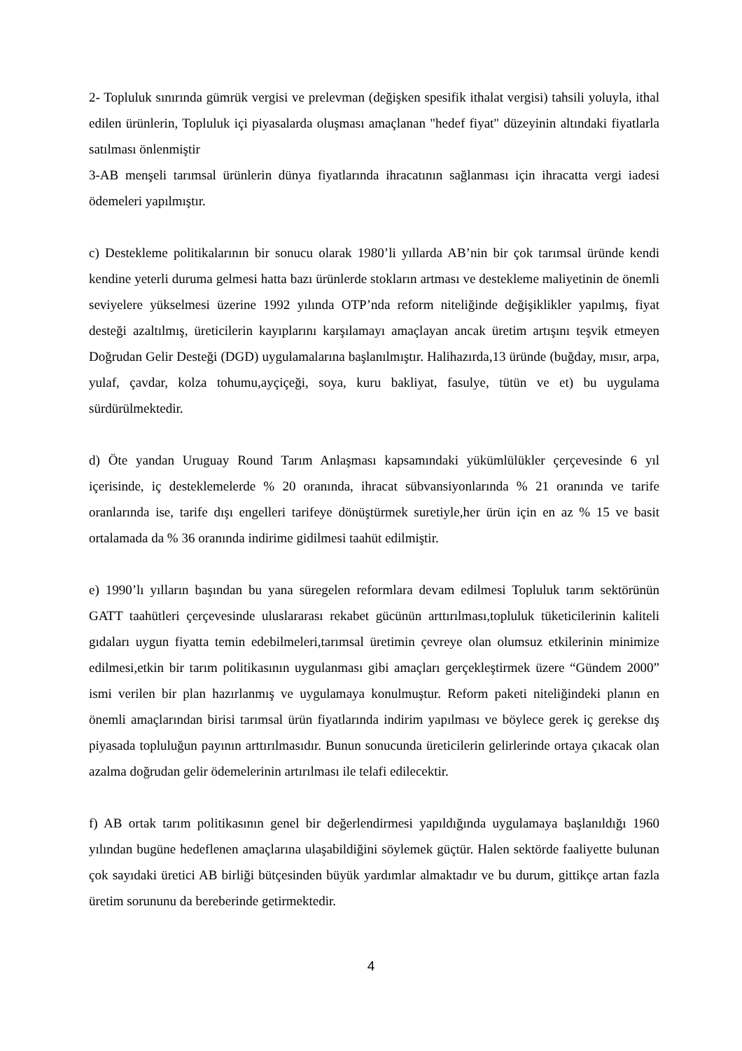2- Topluluk sınırında gümrük vergisi ve prelevman (değişken spesifik ithalat vergisi) tahsili yoluyla, ithal edilen ürünlerin, Topluluk içi piyasalarda oluşması amaçlanan "hedef fiyat" düzeyinin altındaki fiyatlarla satılması önlenmiştir
3-AB menşeli tarımsal ürünlerin dünya fiyatlarında ihracatının sağlanması için ihracatta vergi iadesi ödemeleri yapılmıştır.
c) Destekleme politikalarının bir sonucu olarak 1980’li yıllarda AB’nin bir çok tarımsal üründe kendi kendine yeterli duruma gelmesi hatta bazı ürünlerde stokların artması ve destekleme maliyetinin de önemli seviyelere yükselmesi üzerine 1992 yılında OTP’nda reform niteliğinde değişiklikler yapılmış, fiyat desteği azaltılmış, üreticilerin kayıplarını karşılamayı amaçlayan ancak üretim artışını teşvik etmeyen Doğrudan Gelir Desteği (DGD) uygulamalarına başlanılmıştır. Halihazırda,13 üründe (buğday, mısır, arpa, yulaf, çavdar, kolza tohumu,ayçiçeği, soya, kuru bakliyat, fasulye, tütün ve et) bu uygulama sürdürülmektedir.
d) Öte yandan Uruguay Round Tarım Anlaşması kapsamındaki yükümlülükler çerçevesinde 6 yıl içerisinde, iç desteklemelerde % 20 oranında, ihracat sübvansiyonlarında % 21 oranında ve tarife oranlarında ise, tarife dışı engelleri tarifeye dönüştürmek suretiyle,her ürün için en az % 15 ve basit ortalamada da % 36 oranında indirime gidilmesi taahüt edilmiştir.
e) 1990’lı yılların başından bu yana süregelen reformlara devam edilmesi Topluluk tarım sektörünün GATT taahütleri çerçevesinde uluslararası rekabet gücünün arttırılması,topluluk tüketicilerinin kaliteli gıdaları uygun fiyatta temin edebilmeleri,tarımsal üretimin çevreye olan olumsuz etkilerinin minimize edilmesi,etkin bir tarım politikasının uygulanması gibi amaçları gerçekleştirmek üzere “Gündem 2000” ismi verilen bir plan hazırlanmış ve uygulamaya konulmuştur. Reform paketi niteliğindeki planın en önemli amaçlarından birisi tarımsal ürün fiyatlarında indirim yapılması ve böylece gerek iç gerekse dış piyasada topluluğun payının arttırılmasıdır. Bunun sonucunda üreticilerin gelirlerinde ortaya çıkacak olan azalma doğrudan gelir ödemelerinin artırılması ile telafi edilecektir.
f) AB ortak tarım politikasının genel bir değerlendirmesi yapıldığında uygulamaya başlanıldığı 1960 yılından bugüne hedeflenen amaçlarına ulaşabildiğini söylemek güçtür. Halen sektörde faaliyette bulunan çok sayıdaki üretici AB birliği bütçesinden büyük yardımlar almaktadır ve bu durum, gittikçe artan fazla üretim sorununu da bereberinde getirmektedir.
4